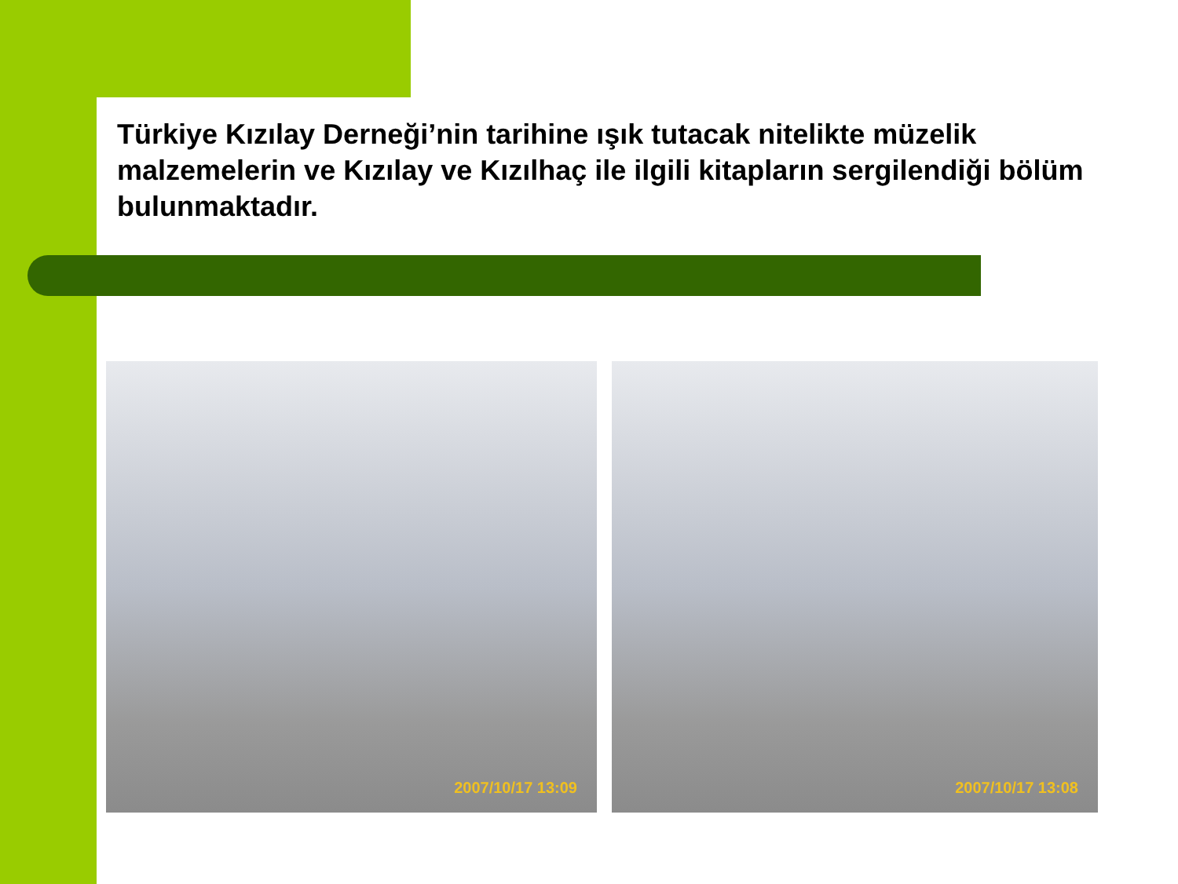Türkiye Kızılay Derneği’nin tarihine ışık tutacak nitelikte müzelik malzemelerin ve Kızılay ve Kızılhaç ile ilgili kitapların sergilendiği bölüm bulunmaktadır.
2007/10/17 13:09 2007/10/17 13:08